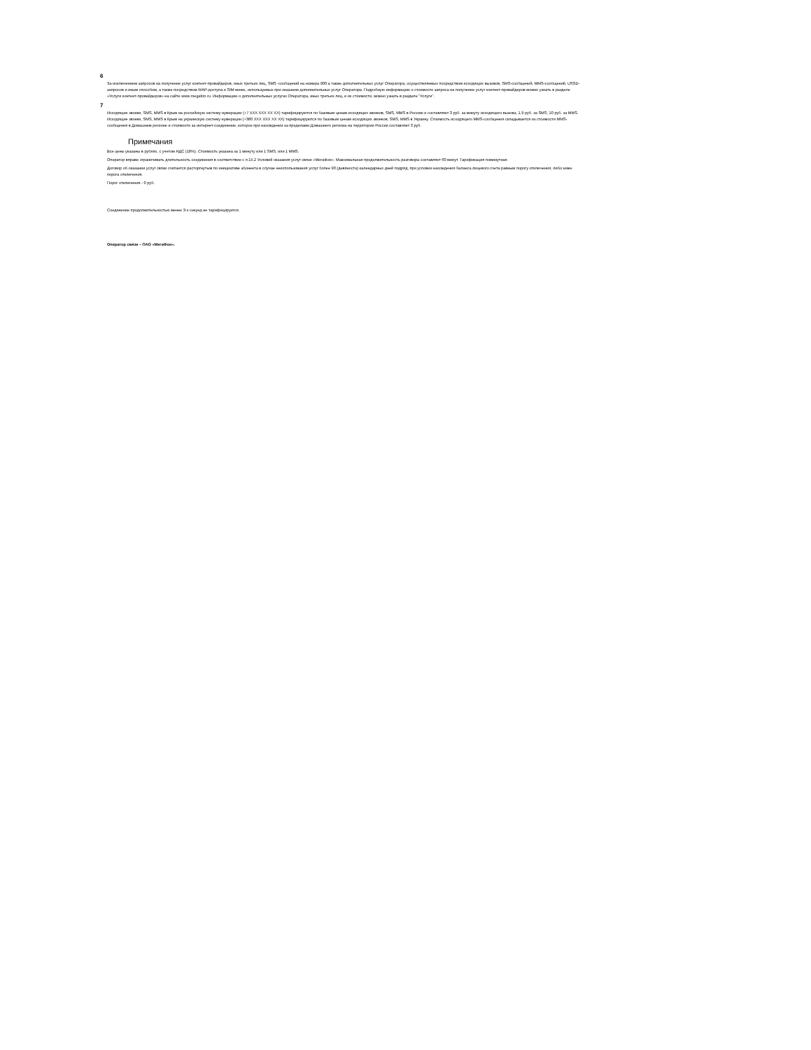6
За исключением запросов на получение услуг контент-провайдеров, иных третьих лиц, SMS -сообщений на номера 900 а также дополнительных услуг Оператора, осуществляемых посредством исходящих вызовов, SMS-сообщений, MMS-сообщений, USSD-запросов и иным способом, а также посредством WAP-доступа и SIM-меню, используемых при оказании дополнительных услуг Оператора. Подробную информацию о стоимости запроса на получение услуг контент-провайдеров можно узнать в разделе «Услуги контент-провайдеров» на сайте www.megafon.ru. Информацию о дополнительных услугах Оператора, иных третьих лиц, и их стоимости, можно узнать в разделе "Услуги".
7
Исходящие звонки, SMS, MMS в Крым на российскую систему нумерации (+7 XXX XXX XX XX) тарифицируются по базовым ценам исходящих звонков, SMS, MMS в Россию и составляют 3 руб. за минуту исходящего вызова, 1,9 руб. за SMS, 10 руб. за MMS. Исходящие звонки, SMS, MMS в Крым на украинскую систему нумерации (+380 XXX XXX XX XX) тарифицируются по базовым ценам исходящих звонков, SMS, MMS в Украину. Стоимость исходящего MMS-сообщения складывается из стоимости MMS-сообщения в Домашнем регионе и стоимости за интернет-соединение, которое при нахождении за пределами Домашнего региона на территории России составляет 3 руб.
Примечания
Все цены указаны в рублях, с учетом НДС (18%). Стоимость указана за 1 минуту или 1 SMS, или 1 MMS.
Оператор вправе ограничивать длительность соединения в соответствие с п.15.2 Условий оказания услуг связи «МегаФон». Максимальная продолжительность разговора составляет 60 минут. Тарификация поминутная.
Договор об оказании услуг связи считается расторгнутым по инициативе абонента в случае неиспользования услуг более 90 (девяноста) календарных дней подряд, при условии нахождения баланса лицевого счета равным порогу отключения, либо ниже порога отключения.
Порог отключения - 0 руб.
Соединение продолжительностью менее 3-х секунд не тарифицируется.
Оператор связи – ПАО «МегаФон».